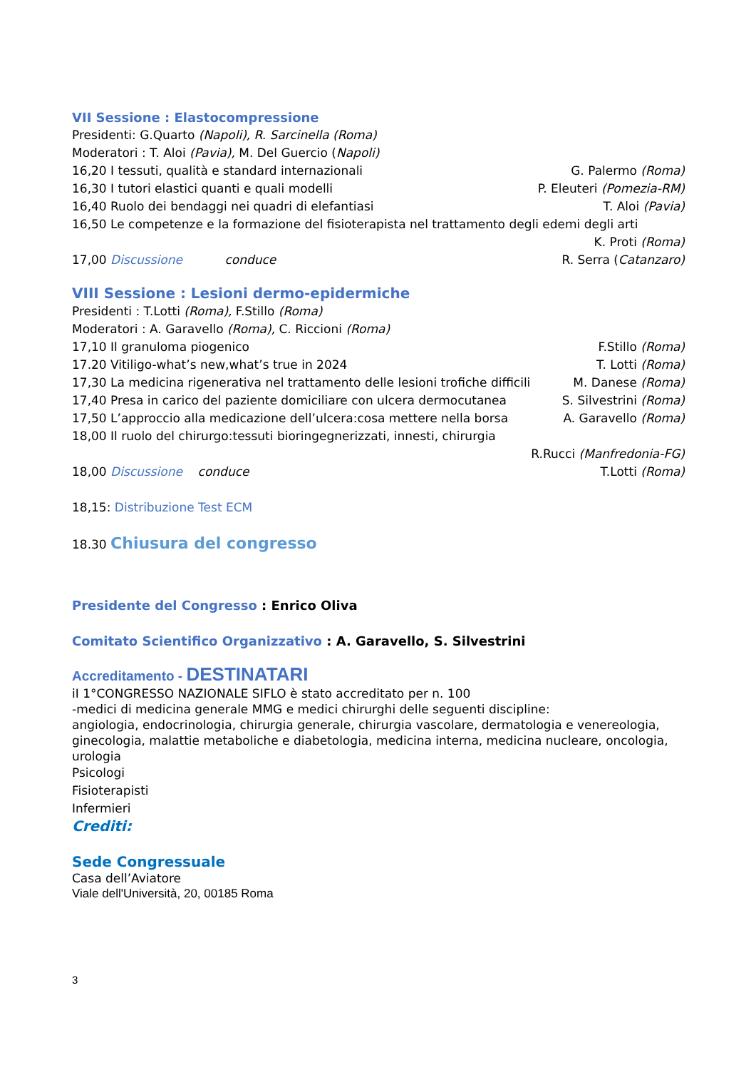VII Sessione : Elastocompressione
Presidenti: G.Quarto (Napoli), R. Sarcinella (Roma)
Moderatori : T. Aloi (Pavia), M. Del Guercio (Napoli)
16,20 I tessuti, qualità e standard internazionali G. Palermo (Roma)
16,30 I tutori elastici quanti e quali modelli P. Eleuteri (Pomezia-RM)
16,40 Ruolo dei bendaggi nei quadri di elefantiasi T. Aloi (Pavia)
16,50 Le competenze e la formazione del fisioterapista nel trattamento degli edemi degli arti
K. Proti (Roma)
17,00 Discussione conduce R. Serra (Catanzaro)
VIII Sessione : Lesioni dermo-epidermiche
Presidenti : T.Lotti (Roma), F.Stillo (Roma)
Moderatori : A. Garavello (Roma), C. Riccioni (Roma)
17,10 Il granuloma piogenico F.Stillo (Roma)
17.20 Vitiligo-what’s new,what’s true in 2024 T. Lotti (Roma)
17,30 La medicina rigenerativa nel trattamento delle lesioni trofiche difficili M. Danese (Roma)
17,40 Presa in carico del paziente domiciliare con ulcera dermocutanea S. Silvestrini (Roma)
17,50 L’approccio alla medicazione dell’ulcera:cosa mettere nella borsa A. Garavello (Roma)
18,00 Il ruolo del chirurgo:tessuti bioringegnerizzati, innesti, chirurgia
R.Rucci (Manfredonia-FG)
18,00 Discussione conduce T.Lotti (Roma)
18,15: Distribuzione Test ECM
18.30 Chiusura del congresso
Presidente del Congresso : Enrico Oliva
Comitato Scientifico Organizzativo : A. Garavello, S. Silvestrini
Accreditamento - DESTINATARI
iI 1°CONGRESSO NAZIONALE SIFLO è stato accreditato per n. 100
-medici di medicina generale MMG e medici chirurghi delle seguenti discipline:
angiologia, endocrinologia, chirurgia generale, chirurgia vascolare, dermatologia e venereologia, ginecologia, malattie metaboliche e diabetologia, medicina interna, medicina nucleare, oncologia, urologia
Psicologi
Fisioterapisti
Infermieri
Crediti:
Sede Congressuale
Casa dell’Aviatore
Viale dell'Università, 20, 00185 Roma
3